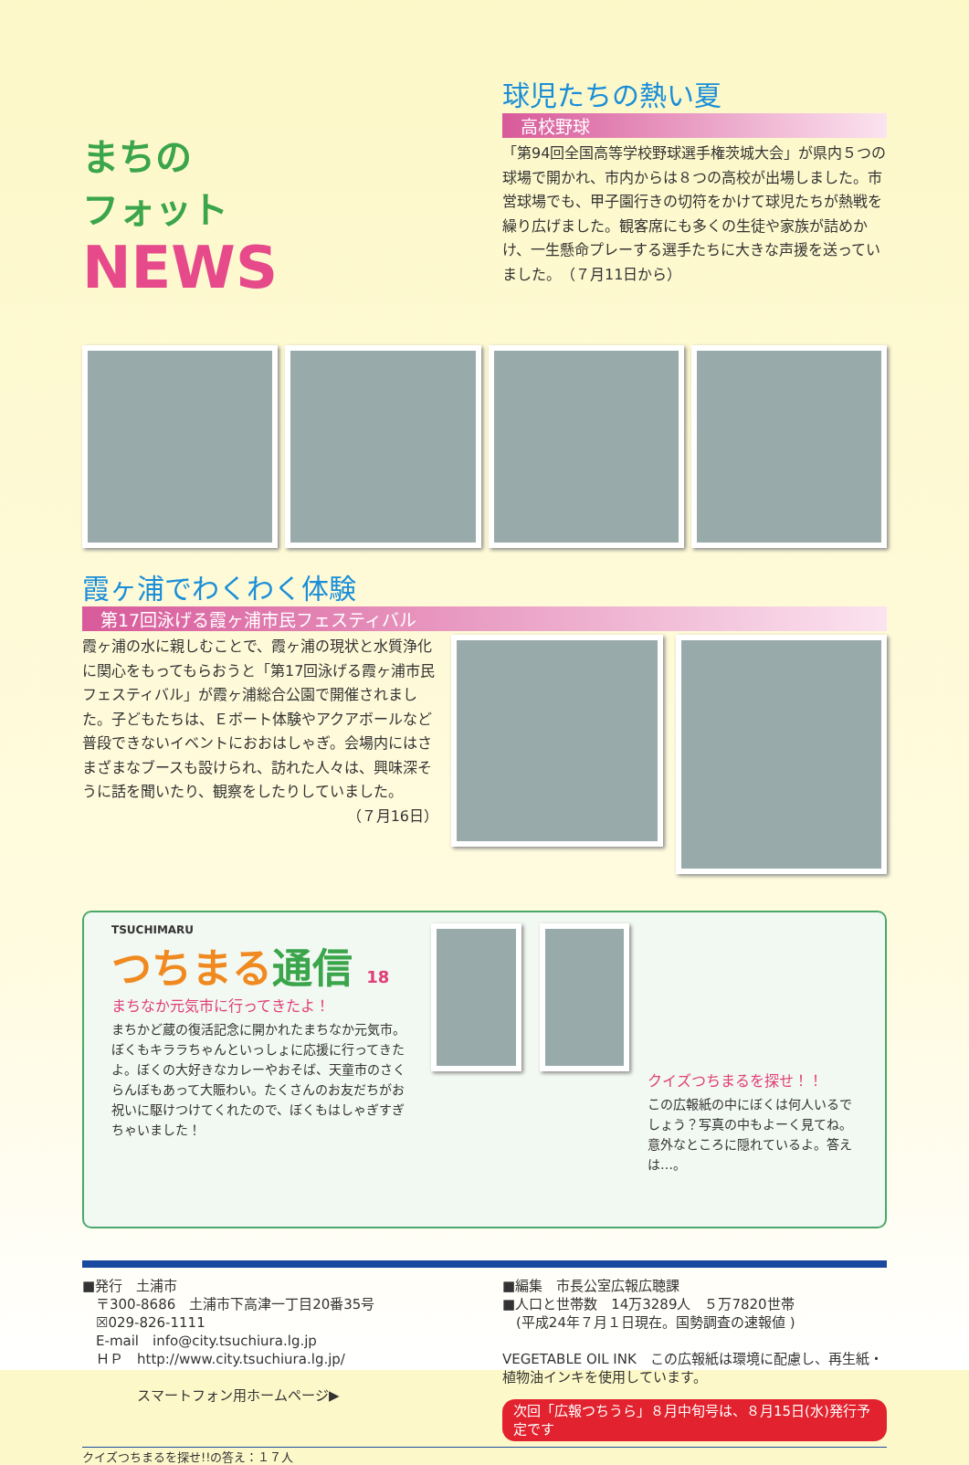まちの
フォット
NEWS
球児たちの熱い夏
高校野球
「第94回全国高等学校野球選手権茨城大会」が県内５つの球場で開かれ、市内からは８つの高校が出場しました。市営球場でも、甲子園行きの切符をかけて球児たちが熱戦を繰り広げました。観客席にも多くの生徒や家族が詰めかけ、一生懸命プレーする選手たちに大きな声援を送っていました。　（７月11日から）
霞ヶ浦でわくわく体験
第17回泳げる霞ヶ浦市民フェスティバル
霞ヶ浦の水に親しむことで、霞ヶ浦の現状と水質浄化に関心をもってもらおうと「第17回泳げる霞ヶ浦市民フェスティバル」が霞ヶ浦総合公園で開催されました。子どもたちは、Ｅボート体験やアクアボールなど普段できないイベントにおおはしゃぎ。会場内にはさまざまなブースも設けられ、訪れた人々は、興味深そうに話を聞いたり、観察をしたりしていました。
（７月16日）
TSUCHIMARU
つちまる通信 18
まちなか元気市に行ってきたよ！
まちかど蔵の復活記念に開かれたまちなか元気市。ぼくもキララちゃんといっしょに応援に行ってきたよ。ぼくの大好きなカレーやおそば、天童市のさくらんぼもあって大賑わい。たくさんのお友だちがお祝いに駆けつけてくれたので、ぼくもはしゃぎすぎちゃいました！
クイズつちまるを探せ！！
この広報紙の中にぼくは何人いるでしょう？写真の中もよーく見てね。意外なところに隠れているよ。答えは…。
■発行　土浦市
　〒300-8686　土浦市下高津一丁目20番35号
　☒029-826-1111
　E-mail　info@city.tsuchiura.lg.jp
　ＨＰ　http://www.city.tsuchiura.lg.jp/
　　　　スマートフォン用ホームページ▶
■編集　市長公室広報広聴課
■人口と世帯数　14万3289人　５万7820世帯
　(平成24年７月１日現在。国勢調査の速報値 )
VEGETABLE OIL INK　この広報紙は環境に配慮し、再生紙・植物油インキを使用しています。
次回「広報つちうら」８月中旬号は、８月15日(水)発行予定です
クイズつちまるを探せ!!の答え：１７人